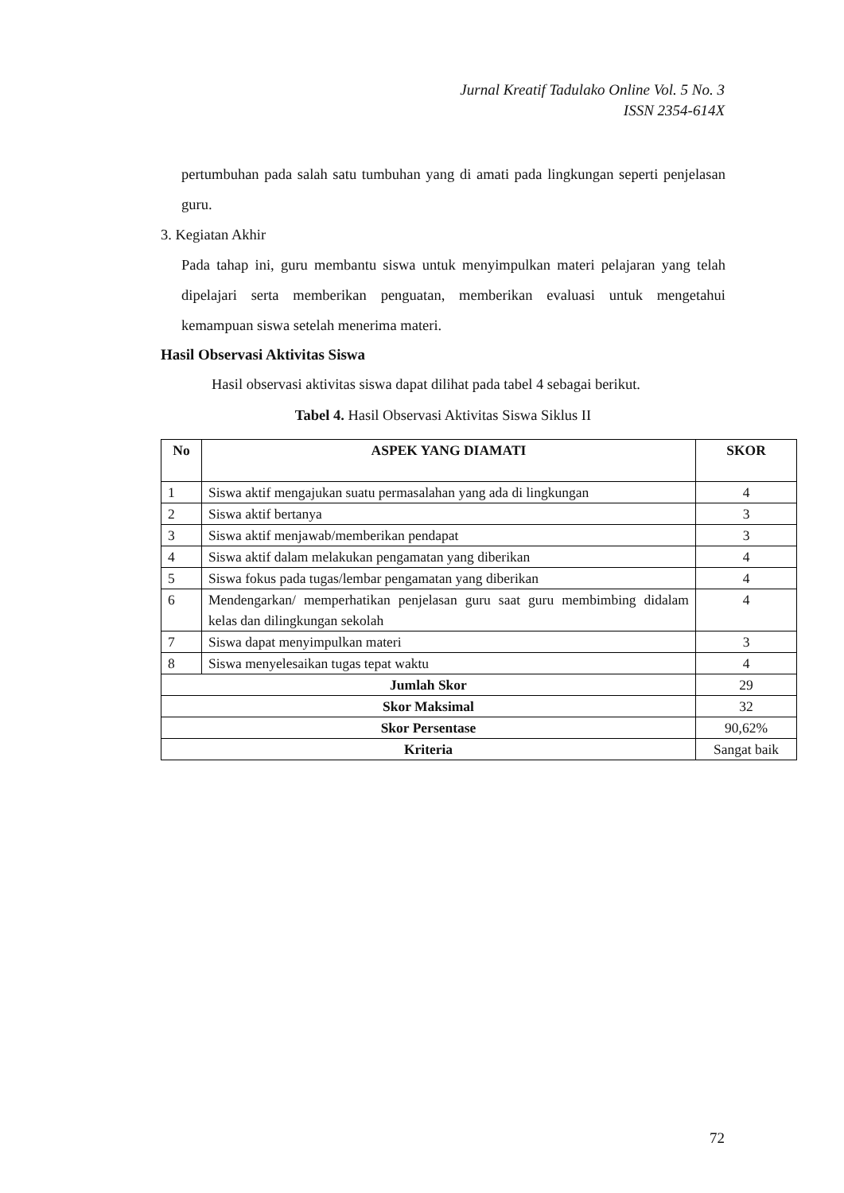Jurnal Kreatif Tadulako Online Vol. 5 No. 3
ISSN 2354-614X
pertumbuhan pada salah satu tumbuhan yang di amati pada lingkungan seperti penjelasan guru.
3. Kegiatan Akhir
Pada tahap ini, guru membantu siswa untuk menyimpulkan materi pelajaran yang telah dipelajari serta memberikan penguatan, memberikan evaluasi untuk mengetahui kemampuan siswa setelah menerima materi.
Hasil Observasi Aktivitas Siswa
Hasil observasi aktivitas siswa dapat dilihat pada tabel 4 sebagai berikut.
Tabel 4. Hasil Observasi Aktivitas Siswa Siklus II
| No | ASPEK YANG DIAMATI | SKOR |
| --- | --- | --- |
| 1 | Siswa aktif mengajukan suatu permasalahan yang ada di lingkungan | 4 |
| 2 | Siswa aktif bertanya | 3 |
| 3 | Siswa aktif menjawab/memberikan pendapat | 3 |
| 4 | Siswa aktif dalam melakukan pengamatan yang diberikan | 4 |
| 5 | Siswa fokus pada tugas/lembar pengamatan yang diberikan | 4 |
| 6 | Mendengarkan/ memperhatikan penjelasan guru saat guru membimbing didalam kelas dan dilingkungan sekolah | 4 |
| 7 | Siswa dapat menyimpulkan materi | 3 |
| 8 | Siswa menyelesaikan tugas tepat waktu | 4 |
| Jumlah Skor | | 29 |
| Skor Maksimal | | 32 |
| Skor Persentase | | 90,62% |
| Kriteria | | Sangat baik |
72